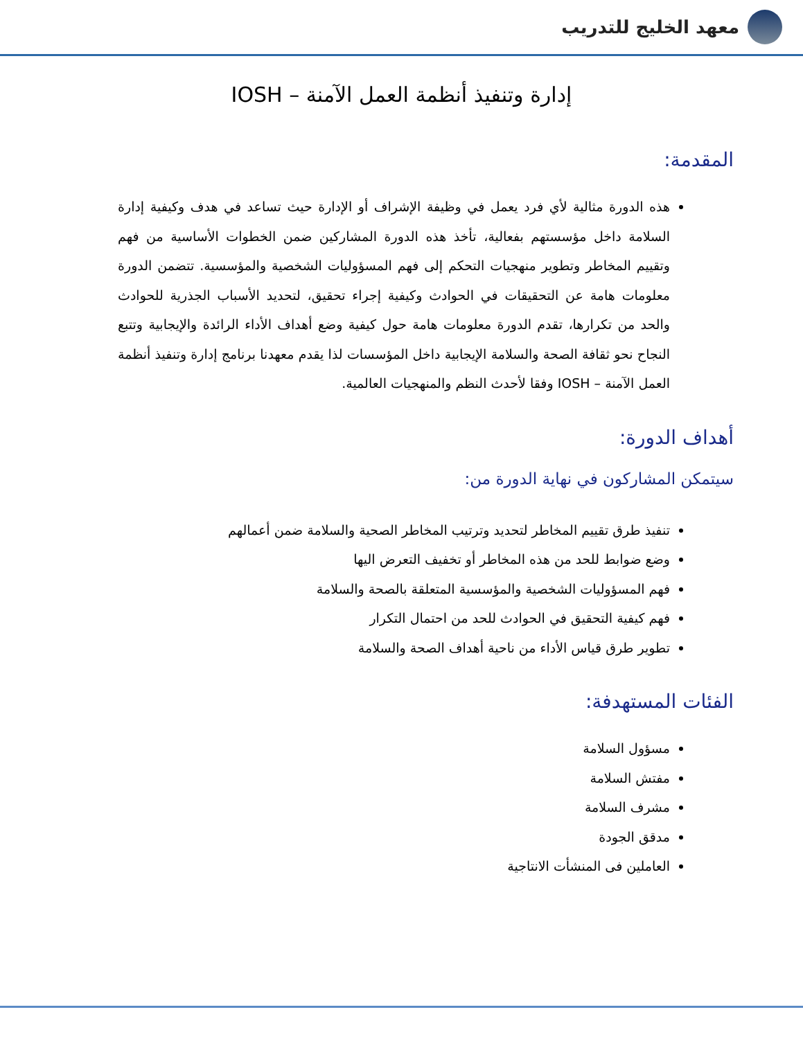معهد الخليج للتدريب
إدارة وتنفيذ أنظمة العمل الآمنة – IOSH
المقدمة:
هذه الدورة مثالية لأي فرد يعمل في وظيفة الإشراف أو الإدارة حيث تساعد في هدف وكيفية إدارة السلامة داخل مؤسستهم بفعالية، تأخذ هذه الدورة المشاركين ضمن الخطوات الأساسية من فهم وتقييم المخاطر وتطوير منهجيات التحكم إلى فهم المسؤوليات الشخصية والمؤسسية. تتضمن الدورة معلومات هامة عن التحقيقات في الحوادث وكيفية إجراء تحقيق، لتحديد الأسباب الجذرية للحوادث والحد من تكرارها، تقدم الدورة معلومات هامة حول كيفية وضع أهداف الأداء الرائدة والإيجابية وتتبع النجاح نحو ثقافة الصحة والسلامة الإيجابية داخل المؤسسات لذا يقدم معهدنا برنامج إدارة وتنفيذ أنظمة العمل الآمنة – IOSH وفقا لأحدث النظم والمنهجيات العالمية.
أهداف الدورة:
سيتمكن المشاركون في نهاية الدورة من:
تنفيذ طرق تقييم المخاطر لتحديد وترتيب المخاطر الصحية والسلامة ضمن أعمالهم
وضع ضوابط للحد من هذه المخاطر أو تخفيف التعرض اليها
فهم المسؤوليات الشخصية والمؤسسية المتعلقة بالصحة والسلامة
فهم كيفية التحقيق في الحوادث للحد من احتمال التكرار
تطوير طرق قياس الأداء من ناحية أهداف الصحة والسلامة
الفئات المستهدفة:
مسؤول السلامة
مفتش السلامة
مشرف السلامة
مدقق الجودة
العاملين فى المنشأت الانتاجية